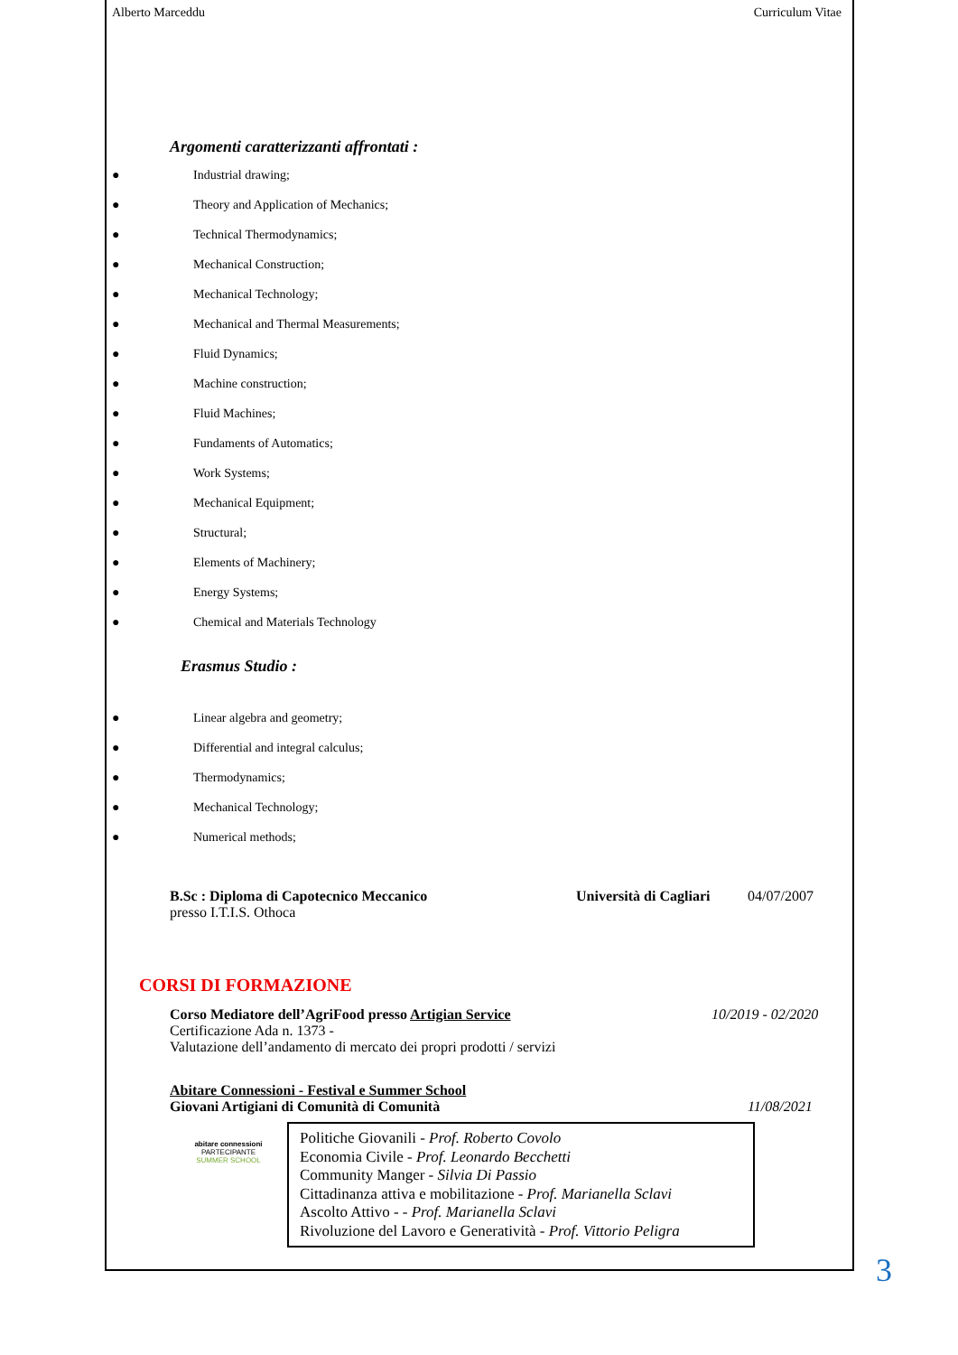Alberto Marceddu Curriculum Vitae
Argomenti caratterizzanti affrontati :
● Industrial drawing;
● Theory and Application of Mechanics;
● Technical Thermodynamics;
● Mechanical Construction;
● Mechanical Technology;
● Mechanical and Thermal Measurements;
● Fluid Dynamics;
● Machine construction;
● Fluid Machines;
● Fundaments of Automatics;
● Work Systems;
● Mechanical Equipment;
● Structural;
● Elements of Machinery;
● Energy Systems;
● Chemical and Materials Technology
Erasmus Studio :
● Linear algebra and geometry;
● Differential and integral calculus;
● Thermodynamics;
● Mechanical Technology;
● Numerical methods;
B.Sc : Diploma di Capotecnico Meccanico Università di Cagliari 04/07/2007
presso I.T.I.S. Othoca
CORSI DI FORMAZIONE
Corso Mediatore dell’AgriFood presso Artigian Service 10/2019 - 02/2020
Certificazione Ada n. 1373 -
Valutazione dell’andamento di mercato dei propri prodotti / servizi
Abitare Connessioni - Festival e Summer School
Giovani Artigiani di Comunità di Comunità 11/08/2021
abitare connessioni
PARTECIPANTE
SUMMER SCHOOL
Politiche Giovanili - Prof. Roberto Covolo
Economia Civile - Prof. Leonardo Becchetti
Community Manger - Silvia Di Passio
Cittadinanza attiva e mobilitazione - Prof. Marianella Sclavi
Ascolto Attivo - - Prof. Marianella Sclavi
Rivoluzione del Lavoro e Generatività - Prof. Vittorio Peligra
3